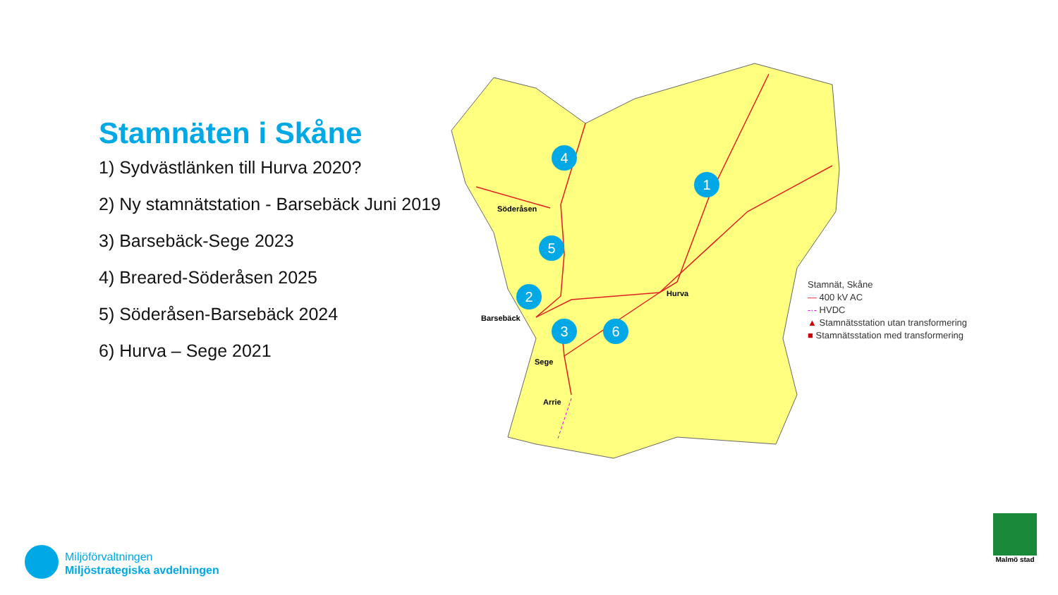Stamnäten i Skåne
1) Sydvästlänken till Hurva 2020?
2) Ny stamnätstation - Barsebäck Juni 2019
3) Barsebäck-Sege 2023
4) Breared-Söderåsen 2025
5) Söderåsen-Barsebäck 2024
6) Hurva – Sege 2021
1
2
3
4
5
6
Söderåsen
Hurva
Barsebäck
Sege
Arrie
Stamnät, Skåne
— 400 kV AC
-·- HVDC
▲ Stamnätsstation utan transformering
■ Stamnätsstation med transformering
Miljöförvaltningen
Miljöstrategiska avdelningen
Malmö stad